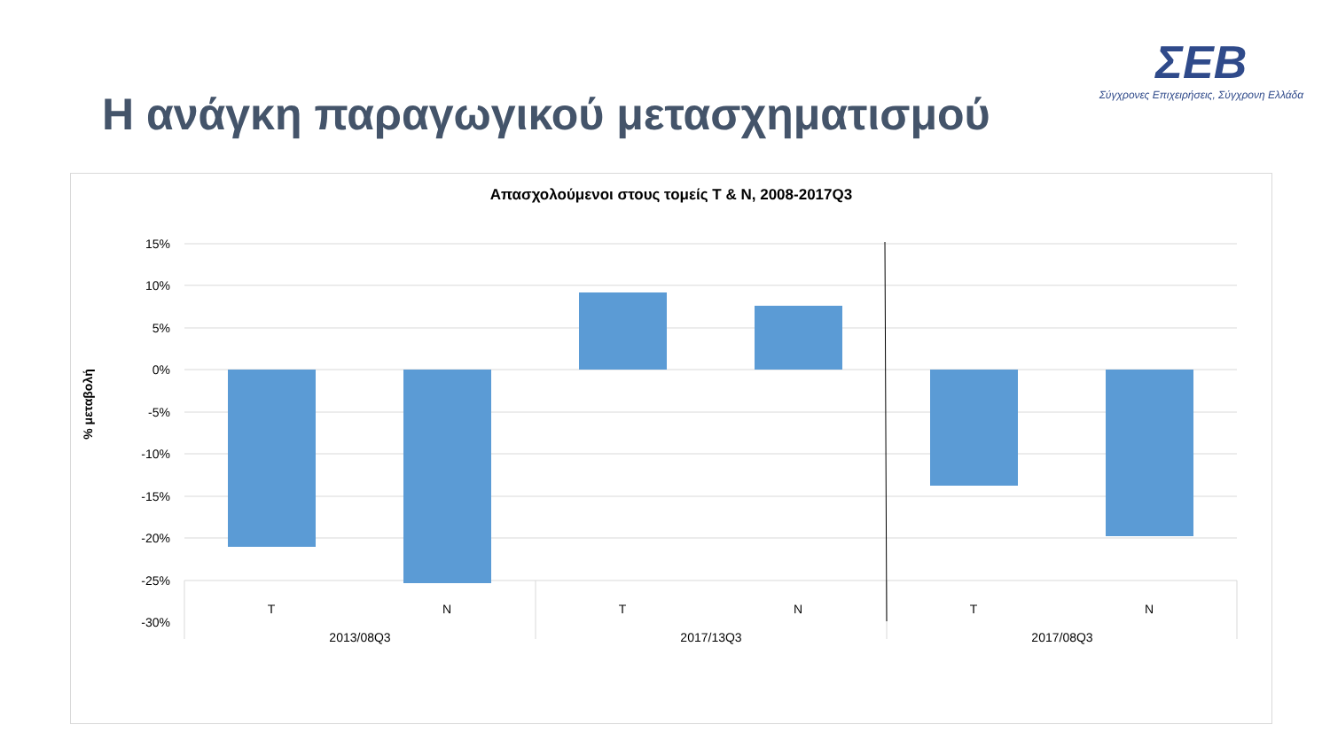Η ανάγκη παραγωγικού μετασχηματισμού
ΣΕΒ
Σύγχρονες Επιχειρήσεις, Σύγχρονη Ελλάδα
Απασχολούμενοι στους τομείς Τ & Ν, 2008-2017Q3
15%
10%
5%
0%
-5%
-10%
-15%
-20%
-25%
-30%
T
N
T
N
T
N
2013/08Q3
2017/13Q3
2017/08Q3
% μεταβολή